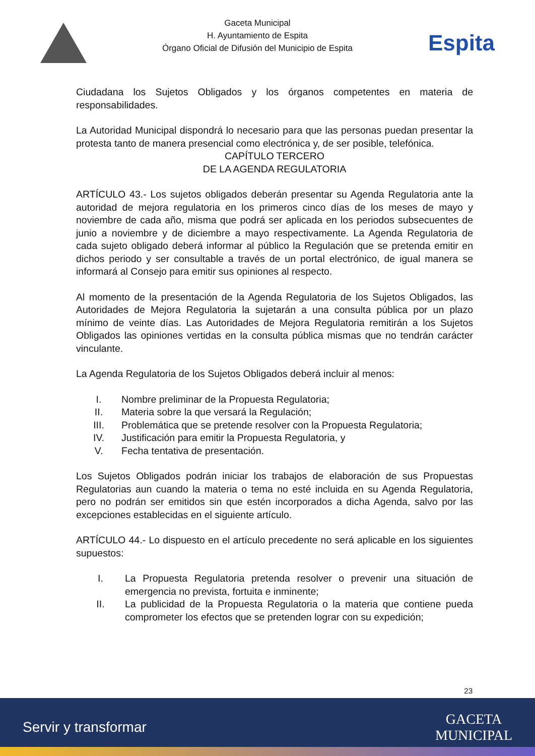Gaceta Municipal
H. Ayuntamiento de Espita
Órgano Oficial de Difusión del Municipio de Espita
Espita
Ciudadana los Sujetos Obligados y los órganos competentes en materia de responsabilidades.
La Autoridad Municipal dispondrá lo necesario para que las personas puedan presentar la protesta tanto de manera presencial como electrónica y, de ser posible, telefónica.
CAPÍTULO TERCERO
DE LA AGENDA REGULATORIA
ARTÍCULO 43.- Los sujetos obligados deberán presentar su Agenda Regulatoria ante la autoridad de mejora regulatoria en los primeros cinco días de los meses de mayo y noviembre de cada año, misma que podrá ser aplicada en los periodos subsecuentes de junio a noviembre y de diciembre a mayo respectivamente. La Agenda Regulatoria de cada sujeto obligado deberá informar al público la Regulación que se pretenda emitir en dichos periodo y ser consultable a través de un portal electrónico, de igual manera se informará al Consejo para emitir sus opiniones al respecto.
Al momento de la presentación de la Agenda Regulatoria de los Sujetos Obligados, las Autoridades de Mejora Regulatoria la sujetarán a una consulta pública por un plazo mínimo de veinte días. Las Autoridades de Mejora Regulatoria remitirán a los Sujetos Obligados las opiniones vertidas en la consulta pública mismas que no tendrán carácter vinculante.
La Agenda Regulatoria de los Sujetos Obligados deberá incluir al menos:
I. Nombre preliminar de la Propuesta Regulatoria;
II. Materia sobre la que versará la Regulación;
III. Problemática que se pretende resolver con la Propuesta Regulatoria;
IV. Justificación para emitir la Propuesta Regulatoria, y
V. Fecha tentativa de presentación.
Los Sujetos Obligados podrán iniciar los trabajos de elaboración de sus Propuestas Regulatorias aun cuando la materia o tema no esté incluida en su Agenda Regulatoria, pero no podrán ser emitidos sin que estén incorporados a dicha Agenda, salvo por las excepciones establecidas en el siguiente artículo.
ARTÍCULO 44.- Lo dispuesto en el artículo precedente no será aplicable en los siguientes supuestos:
I. La Propuesta Regulatoria pretenda resolver o prevenir una situación de emergencia no prevista, fortuita e inminente;
II. La publicidad de la Propuesta Regulatoria o la materia que contiene pueda comprometer los efectos que se pretenden lograr con su expedición;
23
Servir y transformar
GACETA
MUNICIPAL